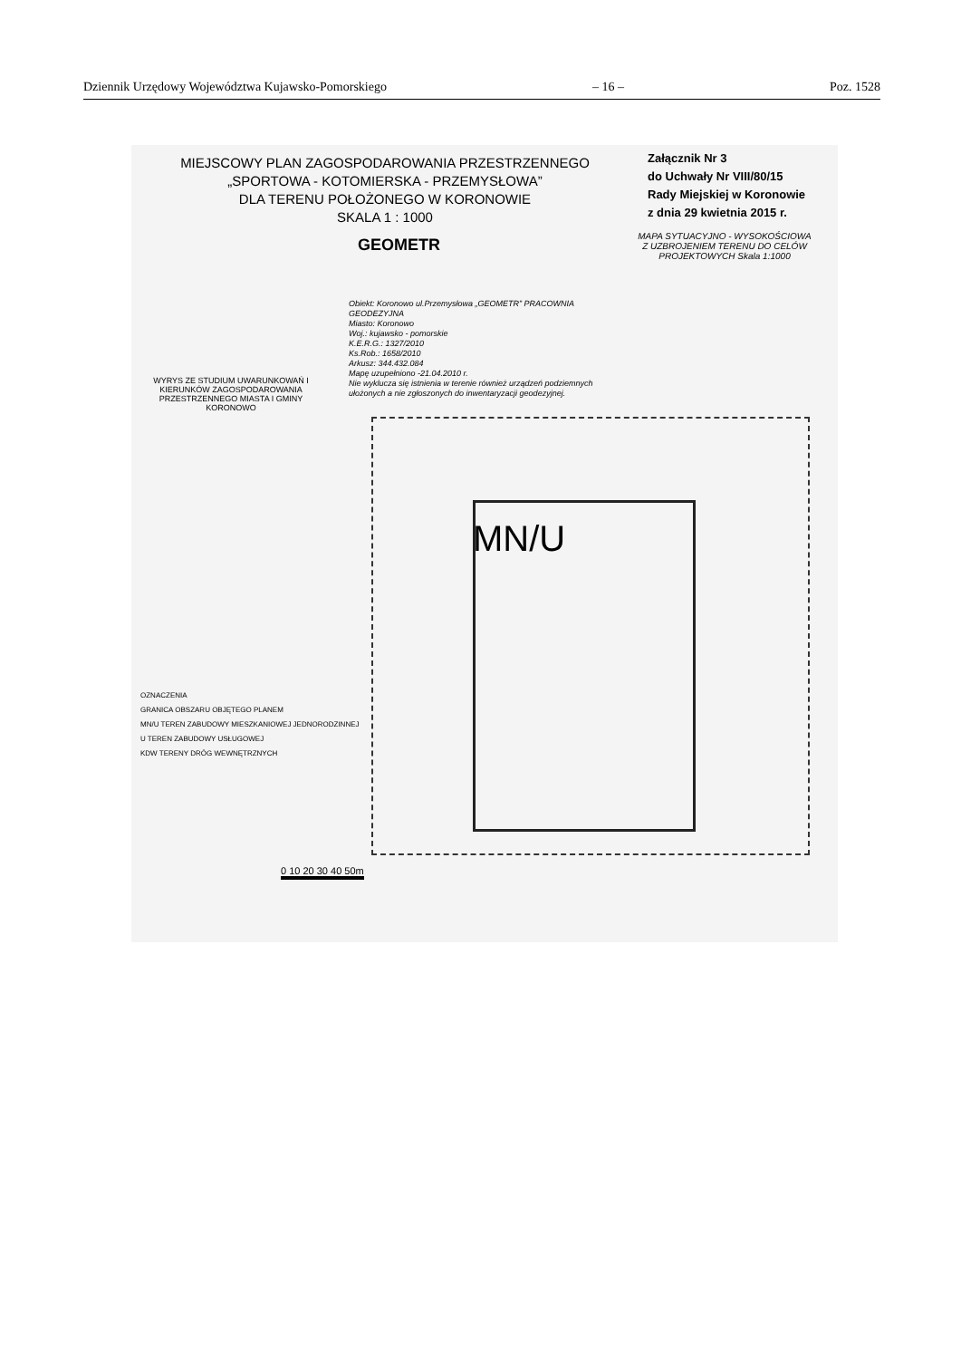Dziennik Urzędowy Województwa Kujawsko-Pomorskiego – 16 – Poz. 1528
MIEJSCOWY PLAN ZAGOSPODAROWANIA PRZESTRZENNEGO
„SPORTOWA - KOTOMIERSKA - PRZEMYSŁOWA”
DLA TERENU POŁOŻONEGO W KORONOWIE
SKALA 1 : 1000
Załącznik Nr 3
do Uchwały Nr VIII/80/15
Rady Miejskiej w Koronowie
z dnia 29 kwietnia 2015 r.
MAPA SYTUACYJNO - WYSOKOŚCIOWA Z UZBROJENIEM TERENU DO CELÓW PROJEKTOWYCH Skala 1:1000
GEOMETR
Obiekt: Koronowo ul.Przemysłowa „GEOMETR” PRACOWNIA GEODEZYJNA
Miasto: Koronowo
Woj.: kujawsko - pomorskie
K.E.R.G.: 1327/2010
Ks.Rob.: 1658/2010
Arkusz: 344.432.084
Mapę uzupełniono -21.04.2010 r.
Nie wyklucza się istnienia w terenie również urządzeń podziemnych ułożonych a nie zgłoszonych do inwentaryzacji geodezyjnej.
WYRYS ZE STUDIUM UWARUNKOWAŃ I KIERUNKÓW ZAGOSPODAROWANIA PRZESTRZENNEGO MIASTA I GMINY KORONOWO
MN/U
OZNACZENIA
GRANICA OBSZARU OBJĘTEGO PLANEM
MN/U TEREN ZABUDOWY MIESZKANIOWEJ JEDNORODZINNEJ
U TEREN ZABUDOWY USŁUGOWEJ
KDW TERENY DRÓG WEWNĘTRZNYCH
0 10 20 30 40 50m